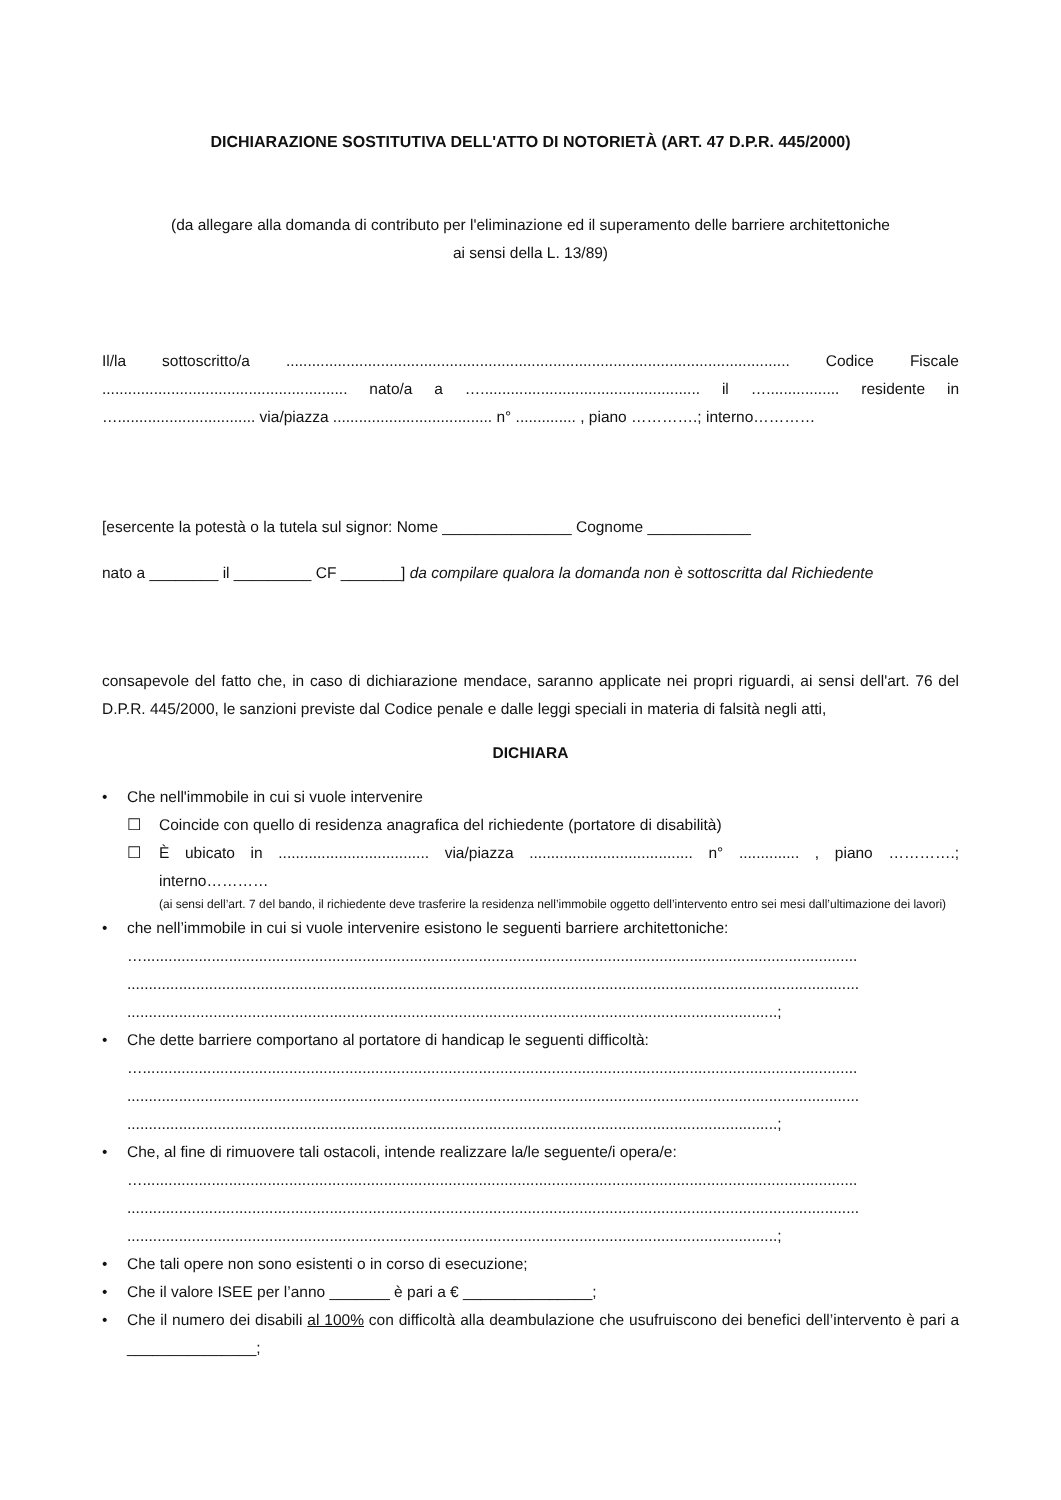DICHIARAZIONE SOSTITUTIVA DELL'ATTO DI NOTORIETÀ (ART. 47 D.P.R. 445/2000)
(da allegare alla domanda di contributo per l'eliminazione ed il superamento delle barriere architettoniche
ai sensi della L. 13/89)
Il/la sottoscritto/a ..................................................................................................................... Codice Fiscale ......................................................... nato/a a …................................................... il …................. residente in …................................ via/piazza ..................................... n° .............. , piano ………….; interno…………
[esercente la potestà o la tutela sul signor: Nome _______________ Cognome ____________
nato a ________ il _________ CF _______] da compilare qualora la domanda non è sottoscritta dal Richiedente
consapevole del fatto che, in caso di dichiarazione mendace, saranno applicate nei propri riguardi, ai sensi dell'art. 76 del D.P.R. 445/2000, le sanzioni previste dal Codice penale e dalle leggi speciali in materia di falsità negli atti,
DICHIARA
• Che nell'immobile in cui si vuole intervenire
☐ Coincide con quello di residenza anagrafica del richiedente (portatore di disabilità)
☐
È ubicato in ................................... via/piazza ...................................... n° .............. , piano ………….; interno…………
(ai sensi dell’art. 7 del bando, il richiedente deve trasferire la residenza nell’immobile oggetto dell’intervento entro sei mesi dall’ultimazione dei lavori)
• che nell’immobile in cui si vuole intervenire esistono le seguenti barriere architettoniche:
…......................................................................................................................................................................
..........................................................................................................................................................................
.......................................................................................................................................................;
• Che dette barriere comportano al portatore di handicap le seguenti difficoltà:
…......................................................................................................................................................................
..........................................................................................................................................................................
.......................................................................................................................................................;
• Che, al fine di rimuovere tali ostacoli, intende realizzare la/le seguente/i opera/e:
…......................................................................................................................................................................
..........................................................................................................................................................................
.......................................................................................................................................................;
• Che tali opere non sono esistenti o in corso di esecuzione;
• Che il valore ISEE per l’anno _______ è pari a € _______________;
•
Che il numero dei disabili al 100% con difficoltà alla deambulazione che usufruiscono dei benefici dell’intervento è pari a _______________;